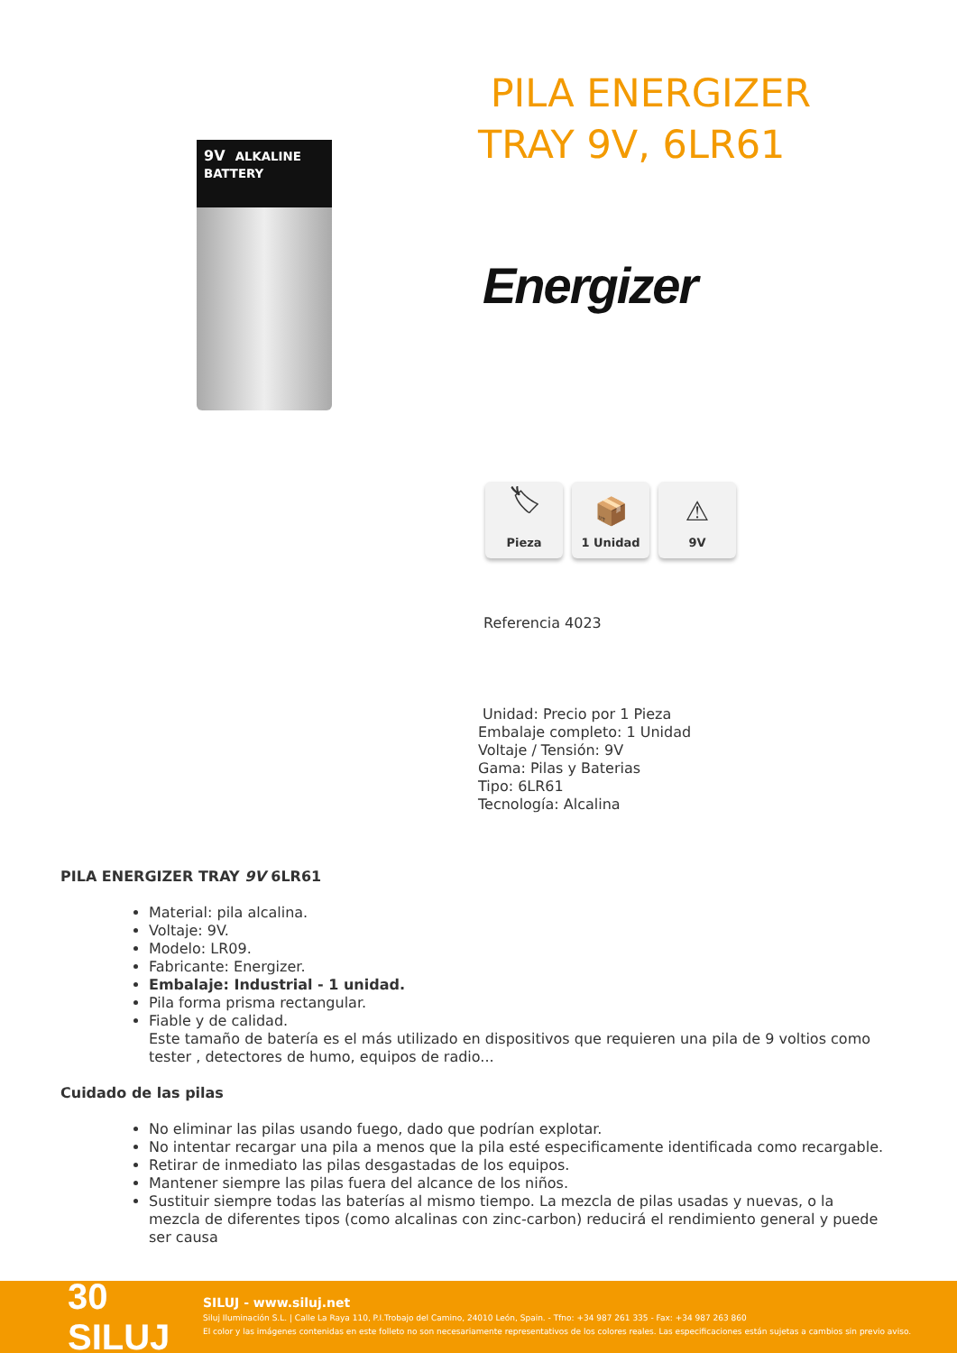9V ALKALINE BATTERY
PILA ENERGIZER
TRAY 9V, 6LR61
Energizer
🏷
Pieza
📦
1 Unidad
⚠
9V
Referencia 4023
Unidad: Precio por 1 Pieza
Embalaje completo: 1 Unidad
Voltaje / Tensión: 9V
Gama: Pilas y Baterias
Tipo: 6LR61
Tecnología: Alcalina
PILA ENERGIZER TRAY 9V 6LR61
Material: pila alcalina.
Voltaje: 9V.
Modelo: LR09.
Fabricante: Energizer.
Embalaje: Industrial - 1 unidad.
Pila forma prisma rectangular.
Fiable y de calidad.
Este tamaño de batería es el más utilizado en dispositivos que requieren una pila de 9 voltios como tester , detectores de humo, equipos de radio...
Cuidado de las pilas
No eliminar las pilas usando fuego, dado que podrían explotar.
No intentar recargar una pila a menos que la pila esté especificamente identificada como recargable.
Retirar de inmediato las pilas desgastadas de los equipos.
Mantener siempre las pilas fuera del alcance de los niños.
Sustituir siempre todas las baterías al mismo tiempo. La mezcla de pilas usadas y nuevas, o la mezcla de diferentes tipos (como alcalinas con zinc-carbon) reducirá el rendimiento general y puede ser causa
30 SILUJ
SILUJ - www.siluj.net
Siluj Iluminación S.L. | Calle La Raya 110, P.I.Trobajo del Camino, 24010 León, Spain. - Tfno: +34 987 261 335 - Fax: +34 987 263 860
El color y las imágenes contenidas en este folleto no son necesariamente representativos de los colores reales. Las especificaciones están sujetas a cambios sin previo aviso.